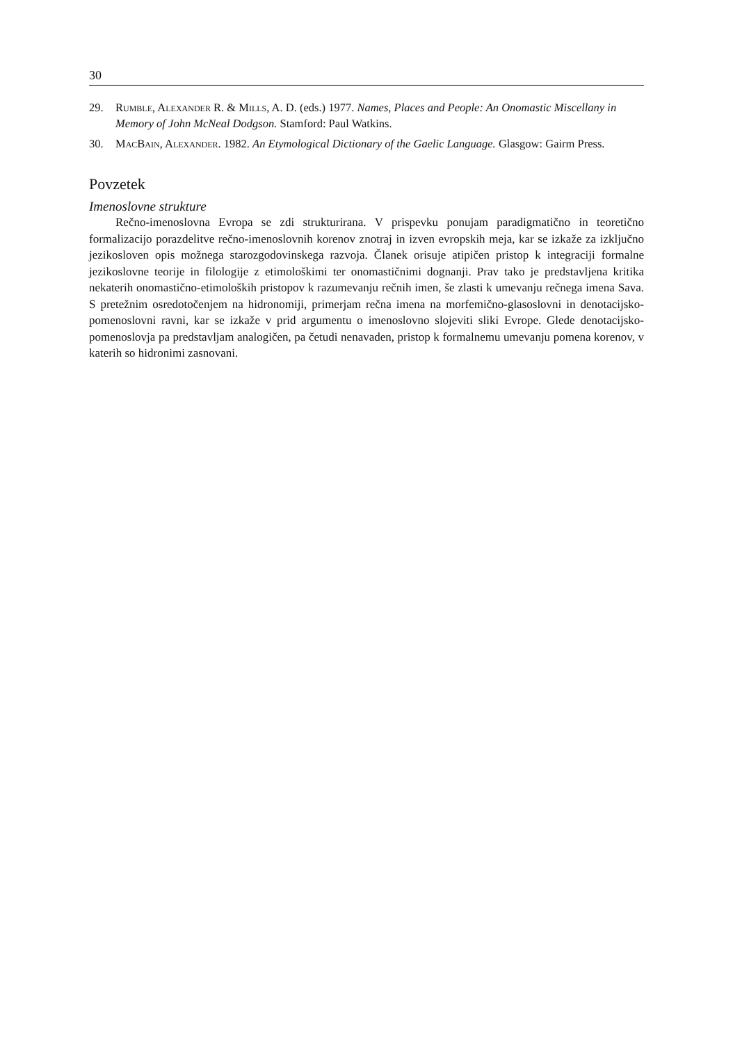30
29. Rumble, Alexander R. & Mills, A. D. (eds.) 1977. Names, Places and People: An Onomastic Miscellany in Memory of John McNeal Dodgson. Stamford: Paul Watkins.
30. MacBain, Alexander. 1982. An Etymological Dictionary of the Gaelic Language. Glasgow: Gairm Press.
Povzetek
Imenoslovne strukture
Rečno-imenoslovna Evropa se zdi strukturirana. V prispevku ponujam paradigmatično in teoretično formalizacijo porazdelitve rečno-imenoslovnih korenov znotraj in izven evropskih meja, kar se izkaže za izključno jezikosloven opis možnega starozgodovinskega razvoja. Članek orisuje atipičen pristop k integraciji formalne jezikoslovne teorije in filologije z etimološkimi ter onomastičnimi dognanji. Prav tako je predstavljena kritika nekaterih onomastično-etimoloških pristopov k razumevanju rečnih imen, še zlasti k umevanju rečnega imena Sava. S pretežnim osredotočenjem na hidronomiji, primerjam rečna imena na morfemično-glasoslovni in denotacijsko-pomenoslovni ravni, kar se izkaže v prid argumentu o imenoslovno slojeviti sliki Evrope. Glede denotacijsko-pomenoslovja pa predstavljam analogičen, pa četudi nenavaden, pristop k formalnemu umevanju pomena korenov, v katerih so hidronimi zasnovani.